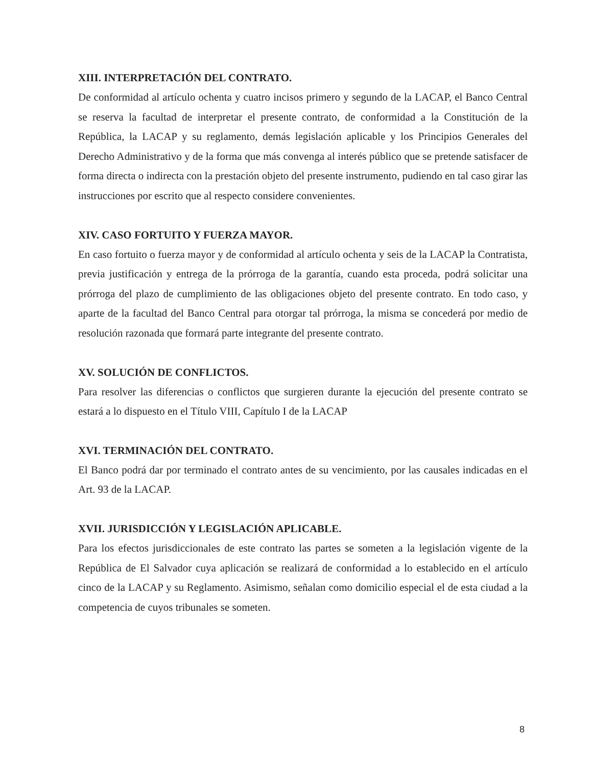XIII. INTERPRETACIÓN DEL CONTRATO.
De conformidad al artículo ochenta y cuatro incisos primero y segundo de la LACAP, el Banco Central se reserva la facultad de interpretar el presente contrato, de conformidad a la Constitución de la República, la LACAP y su reglamento, demás legislación aplicable y los Principios Generales del Derecho Administrativo y de la forma que más convenga al interés público que se pretende satisfacer de forma directa o indirecta con la prestación objeto del presente instrumento, pudiendo en tal caso girar las instrucciones por escrito que al respecto considere convenientes.
XIV. CASO FORTUITO Y FUERZA MAYOR.
En caso fortuito o fuerza mayor y de conformidad al artículo ochenta y seis de la LACAP la Contratista, previa justificación y entrega de la prórroga de la garantía, cuando esta proceda, podrá solicitar una prórroga del plazo de cumplimiento de las obligaciones objeto del presente contrato. En todo caso, y aparte de la facultad del Banco Central para otorgar tal prórroga, la misma se concederá por medio de resolución razonada que formará parte integrante del presente contrato.
XV. SOLUCIÓN DE CONFLICTOS.
Para resolver las diferencias o conflictos que surgieren durante la ejecución del presente contrato se estará a lo dispuesto en el Título VIII, Capítulo I de la LACAP
XVI. TERMINACIÓN DEL CONTRATO.
El Banco podrá dar por terminado el contrato antes de su vencimiento, por las causales indicadas en el Art. 93 de la LACAP.
XVII. JURISDICCIÓN Y LEGISLACIÓN APLICABLE.
Para los efectos jurisdiccionales de este contrato las partes se someten a la legislación vigente de la República de El Salvador cuya aplicación se realizará de conformidad a lo establecido en el artículo cinco de la LACAP y su Reglamento. Asimismo, señalan como domicilio especial el de esta ciudad a la competencia de cuyos tribunales se someten.
8